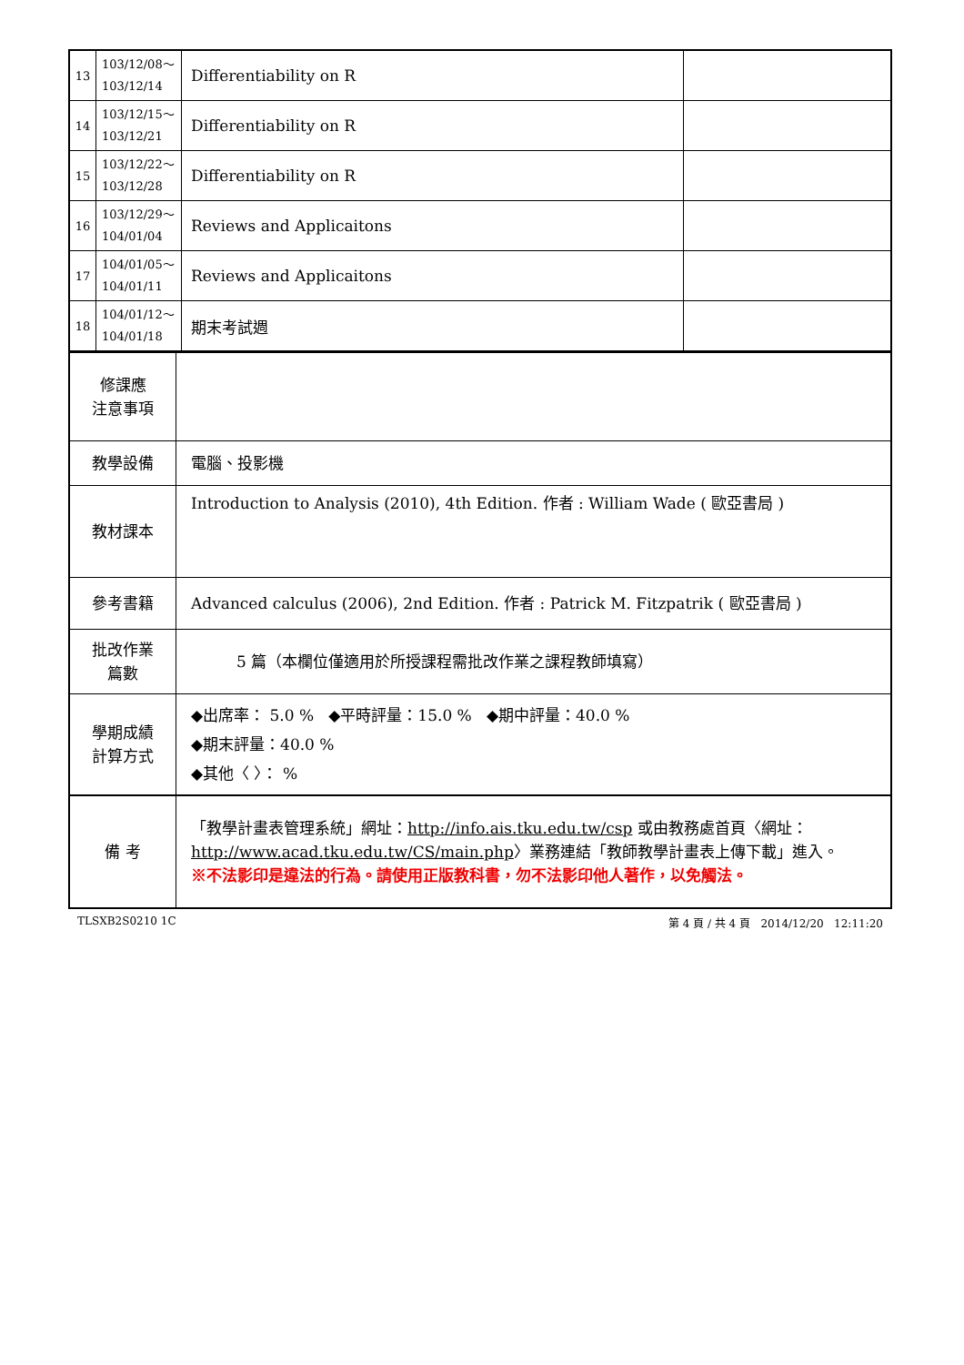| 13 | 103/12/08～ 103/12/14 | Differentiability on R | |
| 14 | 103/12/15～ 103/12/21 | Differentiability on R | |
| 15 | 103/12/22～ 103/12/28 | Differentiability on R | |
| 16 | 103/12/29～ 104/01/04 | Reviews and Applicaitons | |
| 17 | 104/01/05～ 104/01/11 | Reviews and Applicaitons | |
| 18 | 104/01/12～ 104/01/18 | 期末考試週 | |
| 修課應 注意事項 | |
| 教學設備 | 電腦、投影機 |
| 教材課本 | Introduction to Analysis (2010), 4th Edition. 作者 : William Wade ( 歐亞書局 ) |
| 參考書籍 | Advanced calculus (2006), 2nd Edition. 作者 : Patrick M. Fitzpatrik ( 歐亞書局 ) |
| 批改作業 篇數 | 5 篇（本欄位僅適用於所授課程需批改作業之課程教師填寫） |
| 學期成績 計算方式 | ◆出席率： 5.0 % ◆平時評量：15.0 % ◆期中評量：40.0 % ◆期末評量：40.0 % ◆其他〈 〉： % |
| 備 考 | 「教學計畫表管理系統」網址： http://info.ais.tku.edu.tw/csp 或由教務處首頁〈網址： http://www.acad.tku.edu.tw/CS/main.php 〉業務連結「教師教學計畫表上傳下載」進入。 ※不法影印是違法的行為。請使用正版教科書，勿不法影印他人著作，以免觸法。 |
TLSXB2S0210 1C 第 4 頁 / 共 4 頁 2014/12/20 12:11:20